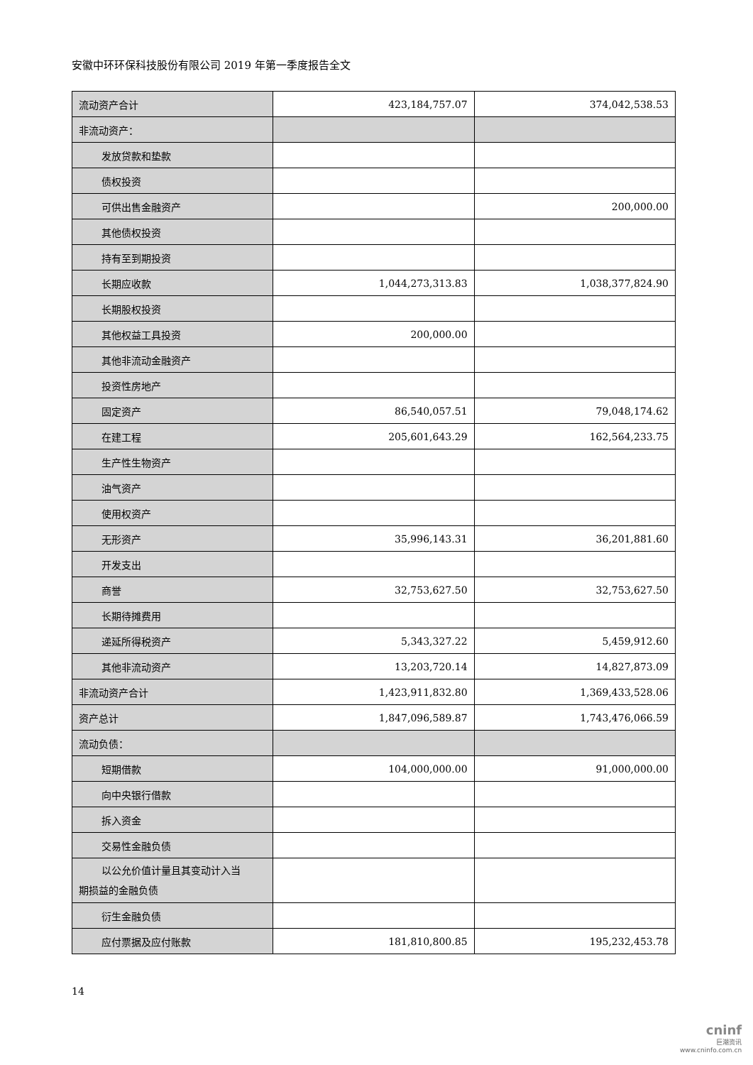安徽中环环保科技股份有限公司 2019 年第一季度报告全文
| 流动资产合计 | 423,184,757.07 | 374,042,538.53 |
| 非流动资产： | | |
| 发放贷款和垫款 | | |
| 债权投资 | | |
| 可供出售金融资产 | | 200,000.00 |
| 其他债权投资 | | |
| 持有至到期投资 | | |
| 长期应收款 | 1,044,273,313.83 | 1,038,377,824.90 |
| 长期股权投资 | | |
| 其他权益工具投资 | 200,000.00 | |
| 其他非流动金融资产 | | |
| 投资性房地产 | | |
| 固定资产 | 86,540,057.51 | 79,048,174.62 |
| 在建工程 | 205,601,643.29 | 162,564,233.75 |
| 生产性生物资产 | | |
| 油气资产 | | |
| 使用权资产 | | |
| 无形资产 | 35,996,143.31 | 36,201,881.60 |
| 开发支出 | | |
| 商誉 | 32,753,627.50 | 32,753,627.50 |
| 长期待摊费用 | | |
| 递延所得税资产 | 5,343,327.22 | 5,459,912.60 |
| 其他非流动资产 | 13,203,720.14 | 14,827,873.09 |
| 非流动资产合计 | 1,423,911,832.80 | 1,369,433,528.06 |
| 资产总计 | 1,847,096,589.87 | 1,743,476,066.59 |
| 流动负债： | | |
| 短期借款 | 104,000,000.00 | 91,000,000.00 |
| 向中央银行借款 | | |
| 拆入资金 | | |
| 交易性金融负债 | | |
| 以公允价值计量且其变动计入当 期损益的金融负债 | | |
| 衍生金融负债 | | |
| 应付票据及应付账款 | 181,810,800.85 | 195,232,453.78 |
14
cninf
巨潮资讯
www.cninfo.com.cn